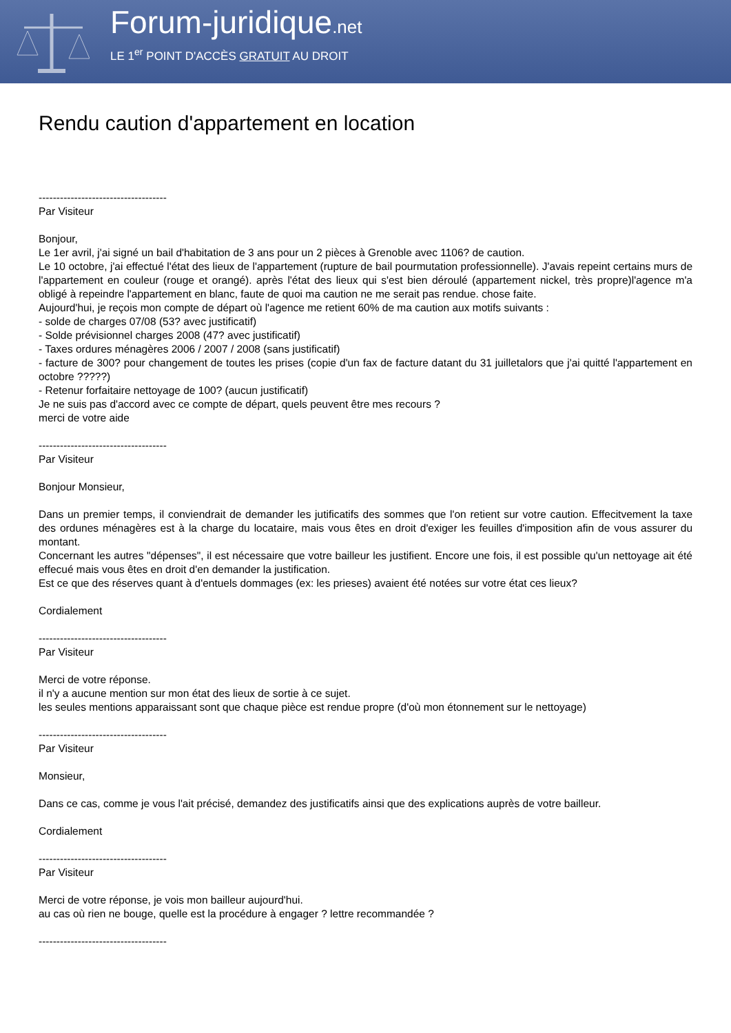Forum-juridique.net
LE 1<sup>er</sup> POINT D'ACCÈS GRATUIT AU DROIT
Rendu caution d'appartement en location
------------------------------------
Par Visiteur
Bonjour,
Le 1er avril, j'ai signé un bail d'habitation de 3 ans pour un 2 pièces à Grenoble avec 1106? de caution.
Le 10 octobre, j'ai effectué l'état des lieux de l'appartement (rupture de bail pourmutation professionnelle). J'avais repeint certains murs de l'appartement en couleur (rouge et orangé). après l'état des lieux qui s'est bien déroulé (appartement nickel, très propre)l'agence m'a obligé à repeindre l'appartement en blanc, faute de quoi ma caution ne me serait pas rendue. chose faite.
Aujourd'hui, je reçois mon compte de départ où l'agence me retient 60% de ma caution aux motifs suivants :
- solde de charges 07/08 (53? avec justificatif)
- Solde prévisionnel charges 2008 (47? avec justificatif)
- Taxes ordures ménagères 2006 / 2007 / 2008 (sans justificatif)
- facture de 300? pour changement de toutes les prises (copie d'un fax de facture datant du 31 juilletalors que j'ai quitté l'appartement en octobre ?????)
- Retenur forfaitaire nettoyage de 100? (aucun justificatif)
Je ne suis pas d'accord avec ce compte de départ, quels peuvent être mes recours ?
merci de votre aide
------------------------------------
Par Visiteur
Bonjour Monsieur,
Dans un premier temps, il conviendrait de demander les jutificatifs des sommes que l'on retient sur votre caution. Effecitvement la taxe des ordunes ménagères est à la charge du locataire, mais vous êtes en droit d'exiger les feuilles d'imposition afin de vous assurer du montant.
Concernant les autres "dépenses", il est nécessaire que votre bailleur les justifient. Encore une fois, il est possible qu'un nettoyage ait été effecué mais vous êtes en droit d'en demander la justification.
Est ce que des réserves quant à d'entuels dommages (ex: les prieses) avaient été notées sur votre état ces lieux?
Cordialement
------------------------------------
Par Visiteur
Merci de votre réponse.
il n'y a aucune mention sur mon état des lieux de sortie à ce sujet.
les seules mentions apparaissant sont que chaque pièce est rendue propre (d'où mon étonnement sur le nettoyage)
------------------------------------
Par Visiteur
Monsieur,
Dans ce cas, comme je vous l'ait précisé, demandez des justificatifs ainsi que des explications auprès de votre bailleur.
Cordialement
------------------------------------
Par Visiteur
Merci de votre réponse, je vois mon bailleur aujourd'hui.
au cas où rien ne bouge, quelle est la procédure à engager ? lettre recommandée ?
------------------------------------